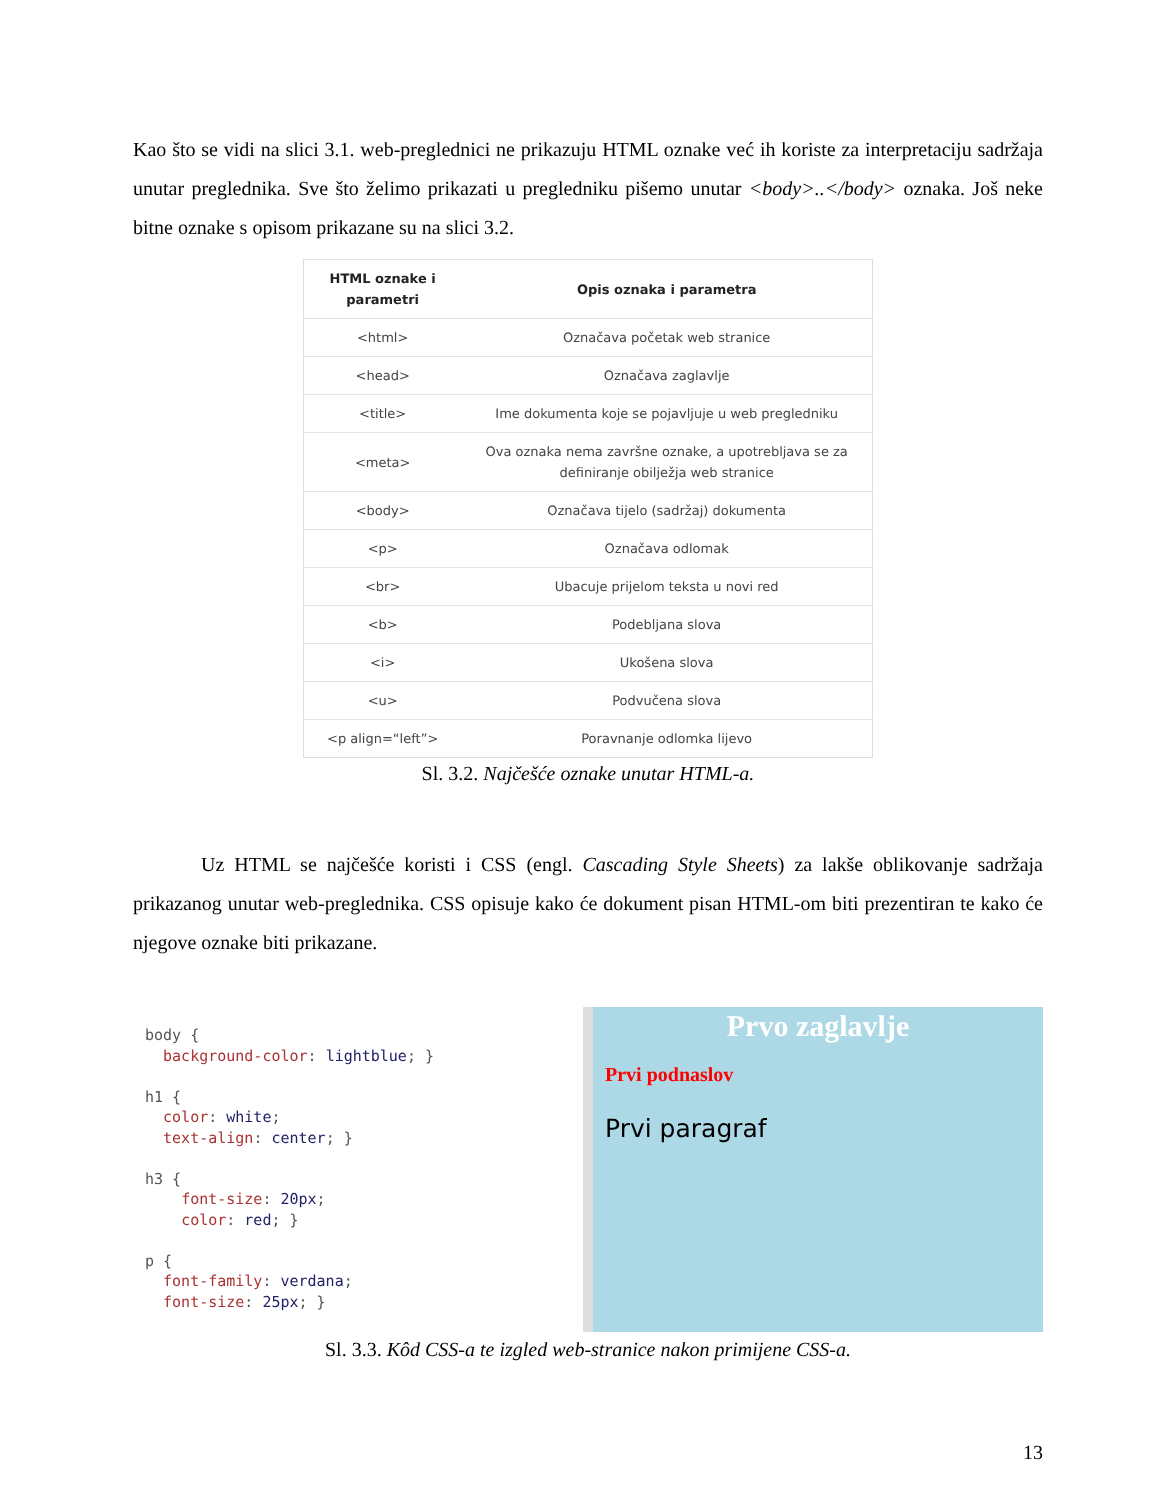Kao što se vidi na slici 3.1. web-preglednici ne prikazuju HTML oznake već ih koriste za interpretaciju sadržaja unutar preglednika. Sve što želimo prikazati u pregledniku pišemo unutar <body>..</body> oznaka. Još neke bitne oznake s opisom prikazane su na slici 3.2.
| HTML oznake i parametri | Opis oznaka i parametra |
| --- | --- |
| <html> | Označava početak web stranice |
| <head> | Označava zaglavlje |
| <title> | Ime dokumenta koje se pojavljuje u web pregledniku |
| <meta> | Ova oznaka nema završne oznake, a upotrebljava se za definiranje obilježja web stranice |
| <body> | Označava tijelo (sadržaj) dokumenta |
| <p> | Označava odlomak |
| <br> | Ubacuje prijelom teksta u novi red |
| <b> | Podebljana slova |
| <i> | Ukošena slova |
| <u> | Podvučena slova |
| <p align=“left”> | Poravnanje odlomka lijevo |
Sl. 3.2. Najčešće oznake unutar HTML-a.
Uz HTML se najčešće koristi i CSS (engl. Cascading Style Sheets) za lakše oblikovanje sadržaja prikazanog unutar web-preglednika. CSS opisuje kako će dokument pisan HTML-om biti prezentiran te kako će njegove oznake biti prikazane.
body {
  background-color: lightblue; }

h1 {
  color: white;
  text-align: center; }

h3 {
    font-size: 20px;
    color: red; }

p {
  font-family: verdana;
  font-size: 25px; }
Prvo zaglavlje
Prvi podnaslov
Prvi paragraf
Sl. 3.3. Kôd CSS-a te izgled web-stranice nakon primijene CSS-a.
13